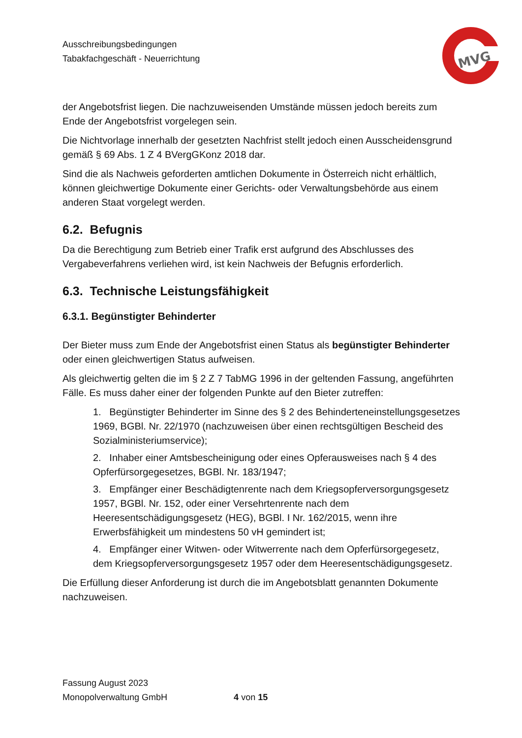Ausschreibungsbedingungen
Tabakfachgeschäft - Neuerrichtung
MVG
der Angebotsfrist liegen. Die nachzuweisenden Umstände müssen jedoch bereits zum Ende der Angebotsfrist vorgelegen sein.
Die Nichtvorlage innerhalb der gesetzten Nachfrist stellt jedoch einen Ausscheidensgrund gemäß § 69 Abs. 1 Z 4 BVergGKonz 2018 dar.
Sind die als Nachweis geforderten amtlichen Dokumente in Österreich nicht erhältlich, können gleichwertige Dokumente einer Gerichts- oder Verwaltungsbehörde aus einem anderen Staat vorgelegt werden.
6.2. Befugnis
Da die Berechtigung zum Betrieb einer Trafik erst aufgrund des Abschlusses des Vergabeverfahrens verliehen wird, ist kein Nachweis der Befugnis erforderlich.
6.3. Technische Leistungsfähigkeit
6.3.1. Begünstigter Behinderter
Der Bieter muss zum Ende der Angebotsfrist einen Status als begünstigter Behinderter oder einen gleichwertigen Status aufweisen.
Als gleichwertig gelten die im § 2 Z 7 TabMG 1996 in der geltenden Fassung, angeführten Fälle. Es muss daher einer der folgenden Punkte auf den Bieter zutreffen:
1. Begünstigter Behinderter im Sinne des § 2 des Behinderteneinstellungsgesetzes 1969, BGBl. Nr. 22/1970 (nachzuweisen über einen rechtsgültigen Bescheid des Sozialministeriumservice);
2. Inhaber einer Amtsbescheinigung oder eines Opferausweises nach § 4 des Opferfürsorgegesetzes, BGBl. Nr. 183/1947;
3. Empfänger einer Beschädigtenrente nach dem Kriegsopferversorgungsgesetz 1957, BGBl. Nr. 152, oder einer Versehrtenrente nach dem Heeresentschädigungsgesetz (HEG), BGBl. I Nr. 162/2015, wenn ihre Erwerbsfähigkeit um mindestens 50 vH gemindert ist;
4. Empfänger einer Witwen- oder Witwerrente nach dem Opferfürsorgegesetz, dem Kriegsopferversorgungsgesetz 1957 oder dem Heeresentschädigungsgesetz.
Die Erfüllung dieser Anforderung ist durch die im Angebotsblatt genannten Dokumente nachzuweisen.
Fassung August 2023
Monopolverwaltung GmbH 4 von 15